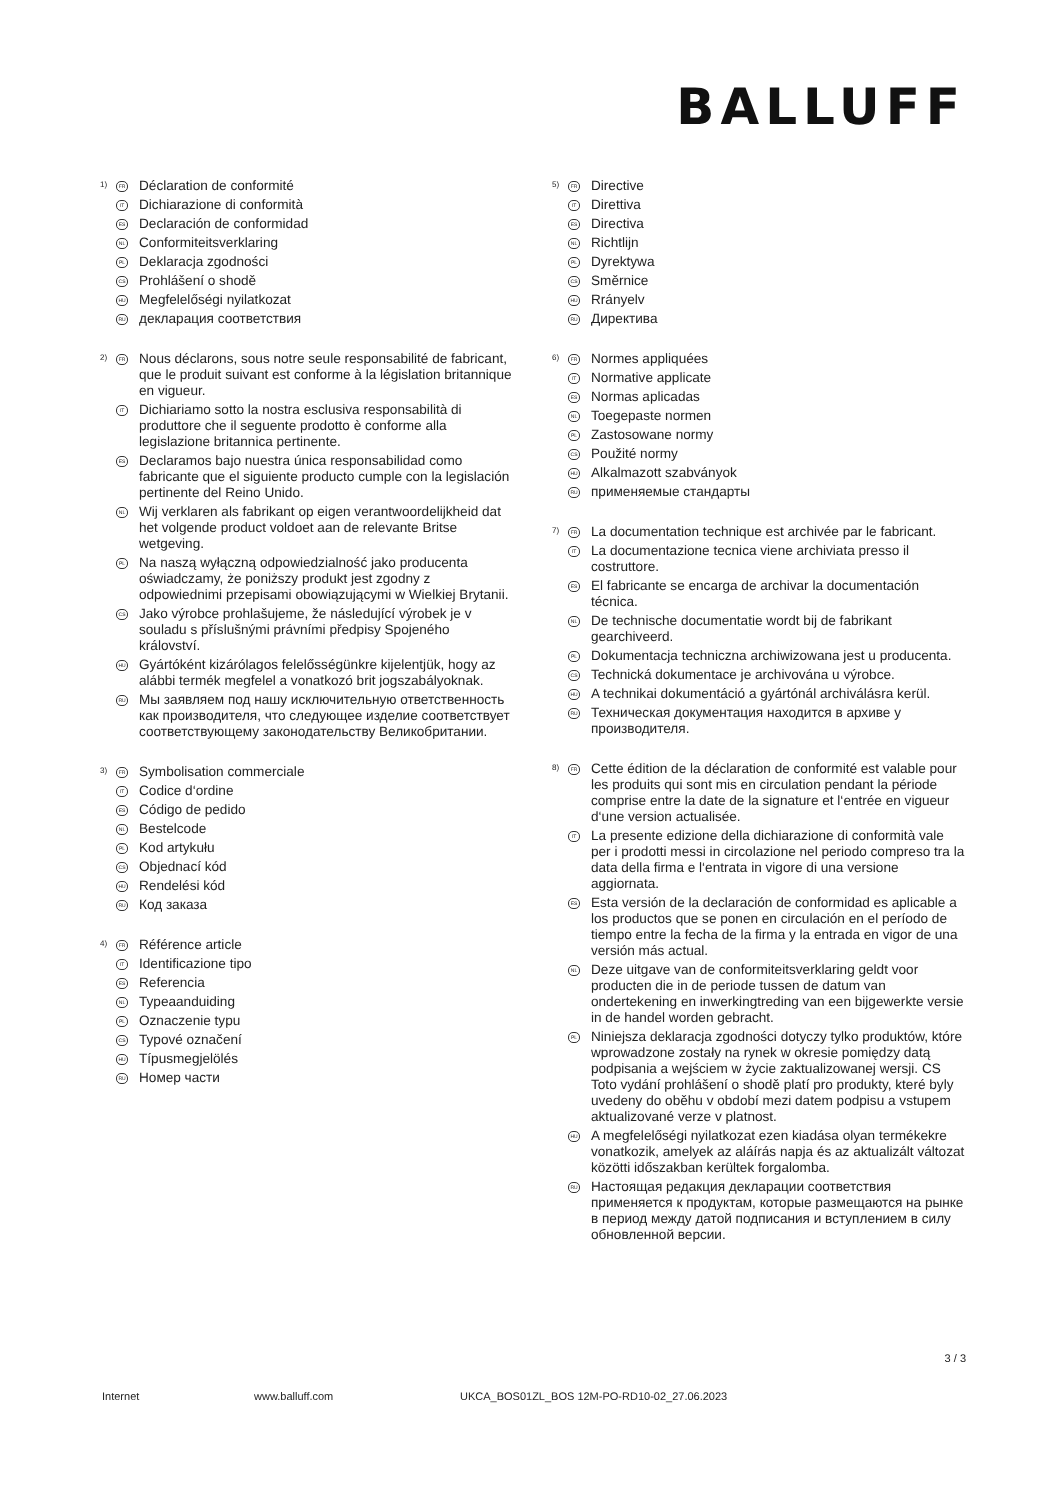BALLUFF
1) FR Déclaration de conformité
IT Dichiarazione di conformità
ES Declaración de conformidad
NL Conformiteitsverklaring
PL Deklaracja zgodności
CS Prohlášení o shodě
HU Megfelelőségi nyilatkozat
RU декларация соответствия
2) FR Nous déclarons, sous notre seule responsabilité de fabricant, que le produit suivant est conforme à la législation britannique en vigueur.
IT Dichiariamo sotto la nostra esclusiva responsabilità di produttore che il seguente prodotto è conforme alla legislazione britannica pertinente.
ES Declaramos bajo nuestra única responsabilidad como fabricante que el siguiente producto cumple con la legislación pertinente del Reino Unido.
NL Wij verklaren als fabrikant op eigen verantwoordelijkheid dat het volgende product voldoet aan de relevante Britse wetgeving.
PL Na naszą wyłączną odpowiedzialność jako producenta oświadczamy, że poniższy produkt jest zgodny z odpowiednimi przepisami obowiązującymi w Wielkiej Brytanii.
CS Jako výrobce prohlašujeme, že následující výrobek je v souladu s příslušnými právními předpisy Spojeného království.
HU Gyártóként kizárólagos felelősségünkre kijelentjük, hogy az alábbi termék megfelel a vonatkozó brit jogszabályoknak.
RU Мы заявляем под нашу исключительную ответственность как производителя, что следующее изделие соответствует соответствующему законодательству Великобритании.
3) FR Symbolisation commerciale
IT Codice d‘ordine
ES Código de pedido
NL Bestelcode
PL Kod artykułu
CS Objednací kód
HU Rendelési kód
RU Код заказа
4) FR Référence article
IT Identificazione tipo
ES Referencia
NL Typeaanduiding
PL Oznaczenie typu
CS Typové označení
HU Típusmegjelölés
RU Номер части
5) FR Directive
IT Direttiva
ES Directiva
NL Richtlijn
PL Dyrektywa
CS Směrnice
HU Rrányelv
RU Директива
6) FR Normes appliquées
IT Normative applicate
ES Normas aplicadas
NL Toegepaste normen
PL Zastosowane normy
CS Použité normy
HU Alkalmazott szabványok
RU применяемые стандарты
7) FR La documentation technique est archivée par le fabricant.
IT La documentazione tecnica viene archiviata presso il costruttore.
ES El fabricante se encarga de archivar la documentación técnica.
NL De technische documentatie wordt bij de fabrikant gearchiveerd.
PL Dokumentacja techniczna archiwizowana jest u producenta.
CS Technická dokumentace je archivována u výrobce.
HU A technikai dokumentáció a gyártónál archiválásra kerül.
RU Техническая документация находится в архиве у производителя.
8) FR Cette édition de la déclaration de conformité est valable pour les produits qui sont mis en circulation pendant la période comprise entre la date de la signature et l‘entrée en vigueur d‘une version actualisée.
IT La presente edizione della dichiarazione di conformità vale per i prodotti messi in circolazione nel periodo compreso tra la data della firma e l‘entrata in vigore di una versione aggiornata.
ES Esta versión de la declaración de conformidad es aplicable a los productos que se ponen en circulación en el período de tiempo entre la fecha de la firma y la entrada en vigor de una versión más actual.
NL Deze uitgave van de conformiteitsverklaring geldt voor producten die in de periode tussen de datum van ondertekening en inwerkingtreding van een bijgewerkte versie in de handel worden gebracht.
PL Niniejsza deklaracja zgodności dotyczy tylko produktów, które wprowadzone zostały na rynek w okresie pomiędzy datą podpisania a wejściem w życie zaktualizowanej wersji. CS Toto vydání prohlášení o shodě platí pro produkty, které byly uvedeny do oběhu v období mezi datem podpisu a vstupem aktualizované verze v platnost.
HU A megfelelőségi nyilatkozat ezen kiadása olyan termékekre vonatkozik, amelyek az aláírás napja és az aktualizált változat közötti időszakban kerültek forgalomba.
RU Настоящая редакция декларации соответствия применяется к продуктам, которые размещаются на рынке в период между датой подписания и вступлением в силу обновленной версии.
3 / 3
Internet www.balluff.com UKCA_BOS01ZL_BOS 12M-PO-RD10-02_27.06.2023